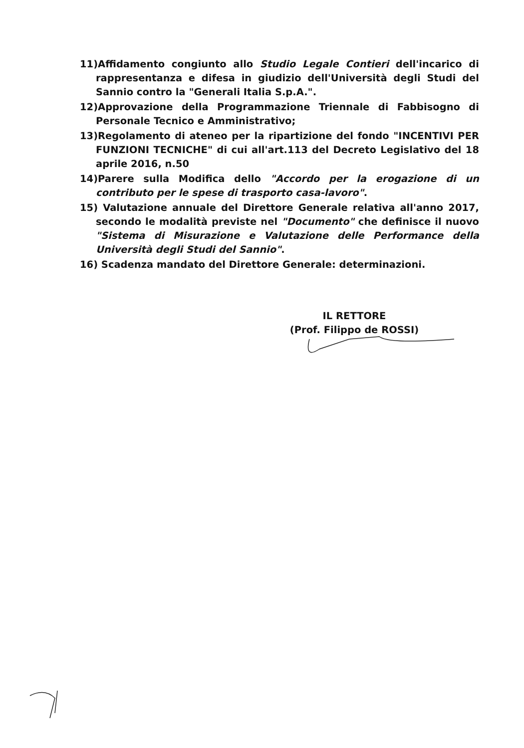11)Affidamento congiunto allo Studio Legale Contieri dell'incarico di rappresentanza e difesa in giudizio dell'Università degli Studi del Sannio contro la "Generali Italia S.p.A.".
12)Approvazione della Programmazione Triennale di Fabbisogno di Personale Tecnico e Amministrativo;
13)Regolamento di ateneo per la ripartizione del fondo "INCENTIVI PER FUNZIONI TECNICHE" di cui all'art.113 del Decreto Legislativo del 18 aprile 2016, n.50
14)Parere sulla Modifica dello "Accordo per la erogazione di un contributo per le spese di trasporto casa-lavoro".
15) Valutazione annuale del Direttore Generale relativa all'anno 2017, secondo le modalità previste nel "Documento" che definisce il nuovo "Sistema di Misurazione e Valutazione delle Performance della Università degli Studi del Sannio".
16) Scadenza mandato del Direttore Generale: determinazioni.
IL RETTORE
(Prof. Filippo de ROSSI)